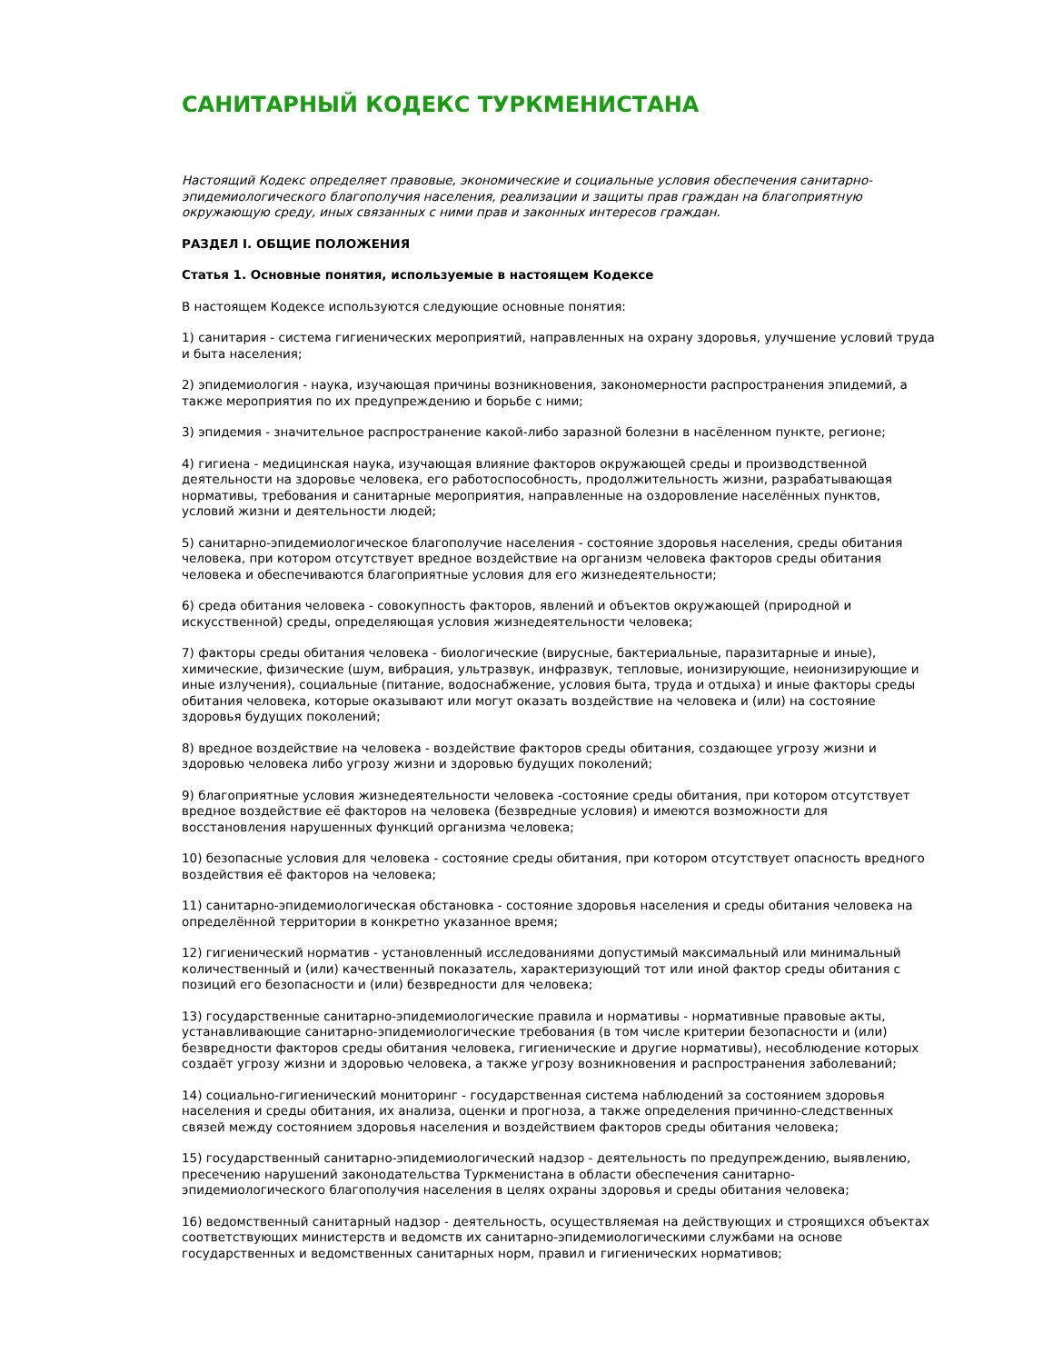САНИТАРНЫЙ КОДЕКС ТУРКМЕНИСТАНА
Настоящий Кодекс определяет правовые, экономические и социальные условия обеспечения санитарно-эпидемиологического благополучия населения, реализации и защиты прав граждан на благоприятную окружающую среду, иных связанных с ними прав и законных интересов граждан.
РАЗДЕЛ I. ОБЩИЕ ПОЛОЖЕНИЯ
Статья 1. Основные понятия, используемые в настоящем Кодексе
В настоящем Кодексе используются следующие основные понятия:
1) санитария - система гигиенических мероприятий, направленных на охрану здоровья, улучшение условий труда и быта населения;
2) эпидемиология - наука, изучающая причины возникновения, закономерности распространения эпидемий, а также мероприятия по их предупреждению и борьбе с ними;
3) эпидемия - значительное распространение какой-либо заразной болезни в насёленном пункте, регионе;
4) гигиена - медицинская наука, изучающая влияние факторов окружающей среды и производственной деятельности на здоровье человека, его работоспособность, продолжительность жизни, разрабатывающая нормативы, требования и санитарные мероприятия, направленные на оздоровление населённых пунктов, условий жизни и деятельности людей;
5) санитарно-эпидемиологическое благополучие населения - состояние здоровья населения, среды обитания человека, при котором отсутствует вредное воздействие на организм человека факторов среды обитания человека и обеспечиваются благоприятные условия для его жизнедеятельности;
6) среда обитания человека - совокупность факторов, явлений и объектов окружающей (природной и искусственной) среды, определяющая условия жизнедеятельности человека;
7) факторы среды обитания человека - биологические (вирусные, бактериальные, паразитарные и иные), химические, физические (шум, вибрация, ультразвук, инфразвук, тепловые, ионизирующие, неионизирующие и иные излучения), социальные (питание, водоснабжение, условия быта, труда и отдыха) и иные факторы среды обитания человека, которые оказывают или могут оказать воздействие на человека и (или) на состояние здоровья будущих поколений;
8) вредное воздействие на человека - воздействие факторов среды обитания, создающее угрозу жизни и здоровью человека либо угрозу жизни и здоровью будущих поколений;
9) благоприятные условия жизнедеятельности человека -состояние среды обитания, при котором отсутствует вредное воздействие её факторов на человека (безвредные условия) и имеются возможности для восстановления нарушенных функций организма человека;
10) безопасные условия для человека - состояние среды обитания, при котором отсутствует опасность вредного воздействия её факторов на человека;
11) санитарно-эпидемиологическая обстановка - состояние здоровья населения и среды обитания человека на определённой территории в конкретно указанное время;
12) гигиенический норматив - установленный исследованиями допустимый максимальный или минимальный количественный и (или) качественный показатель, характеризующий тот или иной фактор среды обитания с позиций его безопасности и (или) безвредности для человека;
13) государственные санитарно-эпидемиологические правила и нормативы - нормативные правовые акты, устанавливающие санитарно-эпидемиологические требования (в том числе критерии безопасности и (или) безвредности факторов среды обитания человека, гигиенические и другие нормативы), несоблюдение которых создаёт угрозу жизни и здоровью человека, а также угрозу возникновения и распространения заболеваний;
14) социально-гигиенический мониторинг - государственная система наблюдений за состоянием здоровья населения и среды обитания, их анализа, оценки и прогноза, а также определения причинно-следственных связей между состоянием здоровья населения и воздействием факторов среды обитания человека;
15) государственный санитарно-эпидемиологический надзор - деятельность по предупреждению, выявлению, пресечению нарушений законодательства Туркменистана в области обеспечения санитарно-эпидемиологического благополучия населения в целях охраны здоровья и среды обитания человека;
16) ведомственный санитарный надзор - деятельность, осуществляемая на действующих и строящихся объектах соответствующих министерств и ведомств их санитарно-эпидемиологическими службами на основе государственных и ведомственных санитарных норм, правил и гигиенических нормативов;